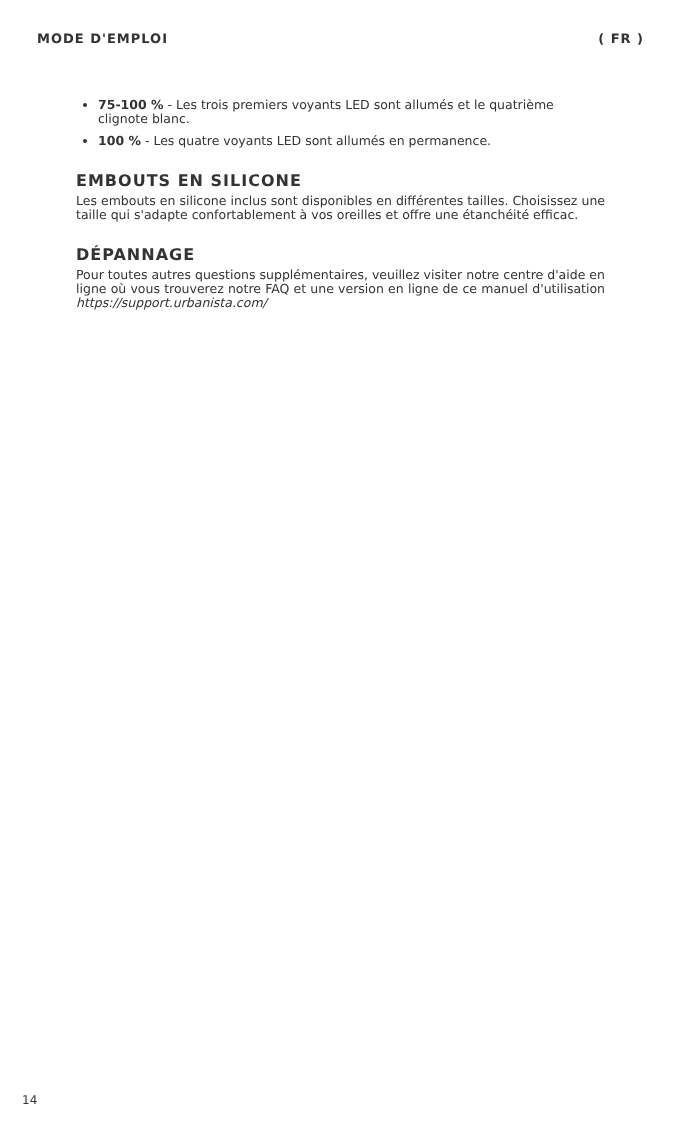MODE D'EMPLOI ( FR )
75-100 % - Les trois premiers voyants LED sont allumés et le quatrième clignote blanc.
100 % - Les quatre voyants LED sont allumés en permanence.
EMBOUTS EN SILICONE
Les embouts en silicone inclus sont disponibles en différentes tailles. Choisissez une taille qui s'adapte confortablement à vos oreilles et offre une étanchéité efficac.
DÉPANNAGE
Pour toutes autres questions supplémentaires, veuillez visiter notre centre d'aide en ligne où vous trouverez notre FAQ et une version en ligne de ce manuel d'utilisation https://support.urbanista.com/
14